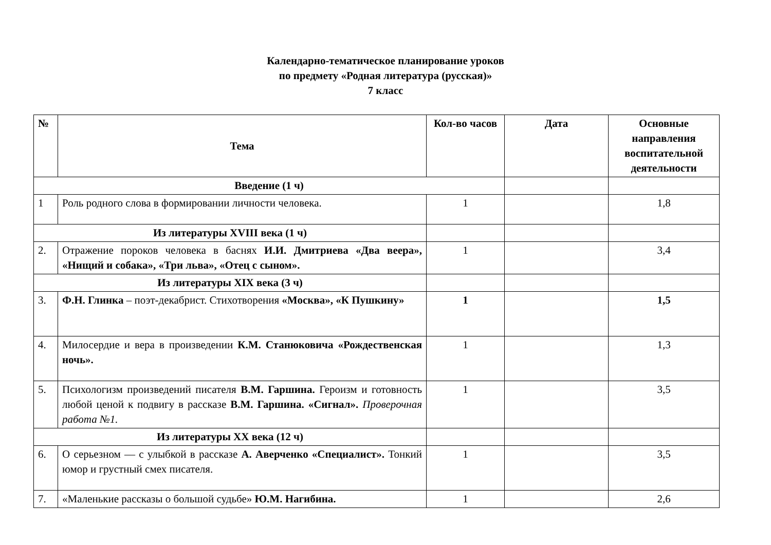Календарно-тематическое планирование уроков
по предмету «Родная литература (русская)»
7 класс
| № | Тема | Кол-во часов | Дата | Основные направления воспитательной деятельности |
| --- | --- | --- | --- | --- |
| Введение (1 ч) | | | | |
| 1 | Роль родного слова в формировании личности человека. | 1 | | 1,8 |
| Из литературы XVIII века (1 ч) | | | | |
| 2. | Отражение пороков человека в баснях И.И. Дмитриева «Два веера», «Нищий и собака», «Три льва», «Отец с сыном». | 1 | | 3,4 |
| Из литературы XIX века (3 ч) | | | | |
| 3. | Ф.Н. Глинка – поэт-декабрист. Стихотворения «Москва», «К Пушкину» | 1 | | 1,5 |
| 4. | Милосердие и вера в произведении К.М. Станюковича «Рождественская ночь». | 1 | | 1,3 |
| 5. | Психологизм произведений писателя В.М. Гаршина. Героизм и готовность любой ценой к подвигу в рассказе В.М. Гаршина. «Сигнал». Проверочная работа №1. | 1 | | 3,5 |
| Из литературы XX века (12 ч) | | | | |
| 6. | О серьезном — с улыбкой в рассказе А. Аверченко «Специалист». Тонкий юмор и грустный смех писателя. | 1 | | 3,5 |
| 7. | «Маленькие рассказы о большой судьбе» Ю.М. Нагибина. | 1 | | 2,6 |